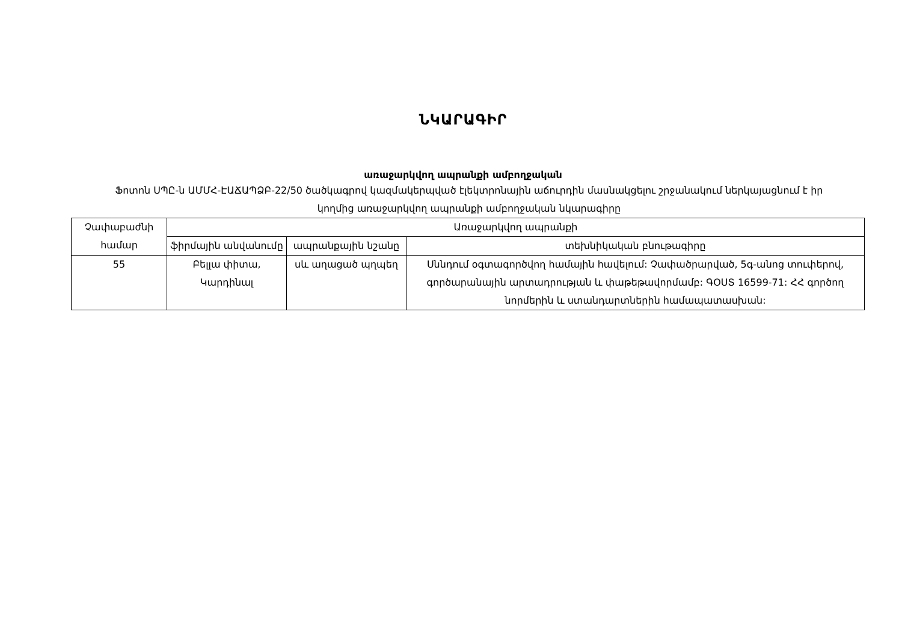ՆԿԱՐԱԳԻՐ
առաջարկվող ապրանքի ամբողջական
Ֆոտոն ՍՊԸ-ն ԱՄՄՀ-ԷԱՃԱՊՁԲ-22/50 ծածկագրով կազմակերպված էլեկտրոնային աճուրդին մասնակցելու շրջանակում ներկայացնում է իր կողմից առաջարկվող ապրանքի ամբողջական նկարագիրը
| Չափաբաժնի համար | Առաջարկվող ապրանքի | | |
| --- | --- | --- | --- |
| | ֆիրմային անվանումը | ապրանքային նշանը | տեխնիկական բնութագիրը |
| 55 | Բելլա փիտա, Կարդինալ | սև աղացած պղպեղ | Սննդում օգտագործվող համային հավելում: Չափածրարված, 5գ-անոց տուփերով, գործարանային արտադրության և փաթեթավորմամբ: ԳՕՍՏ 16599-71: ՀՀ գործող նորմերին և ստանդարտներին համապատասխան: |